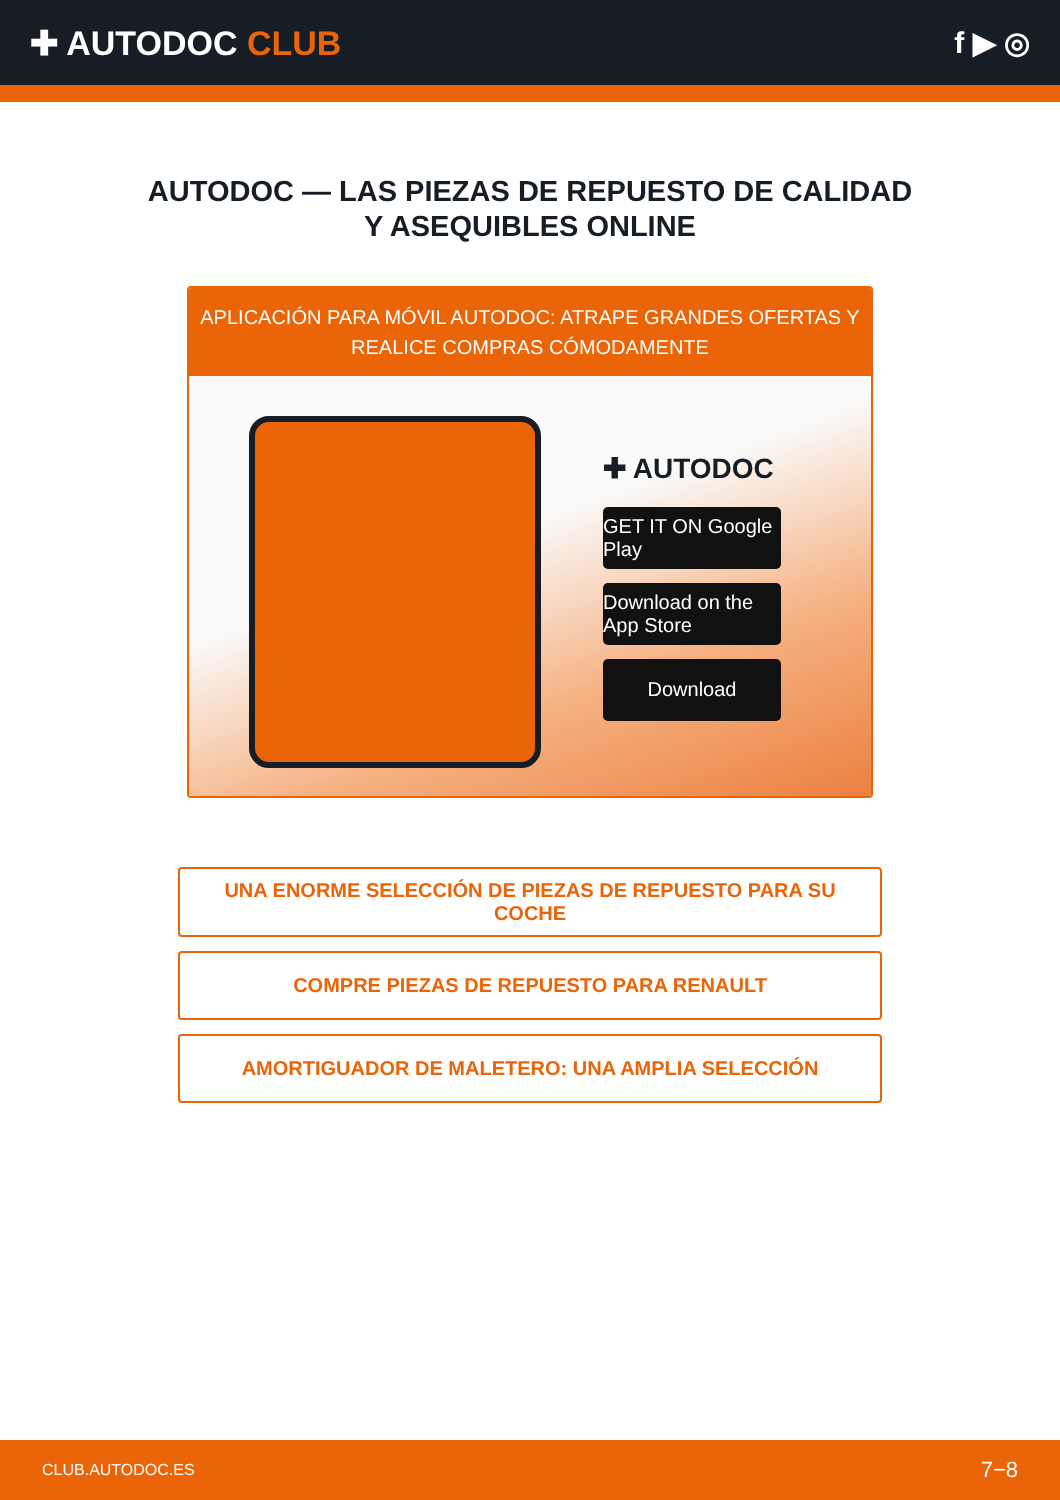✚ AUTODOC CLUB f ▶ ◎
AUTODOC — LAS PIEZAS DE REPUESTO DE CALIDAD
Y ASEQUIBLES ONLINE
APLICACIÓN PARA MÓVIL AUTODOC: ATRAPE GRANDES OFERTAS Y REALICE COMPRAS CÓMODAMENTE
✚ AUTODOC
GET IT ON Google Play
Download on the App Store
Download
UNA ENORME SELECCIÓN DE PIEZAS DE REPUESTO PARA SU COCHE
COMPRE PIEZAS DE REPUESTO PARA RENAULT
AMORTIGUADOR DE MALETERO: UNA AMPLIA SELECCIÓN
CLUB.AUTODOC.ES 7−8